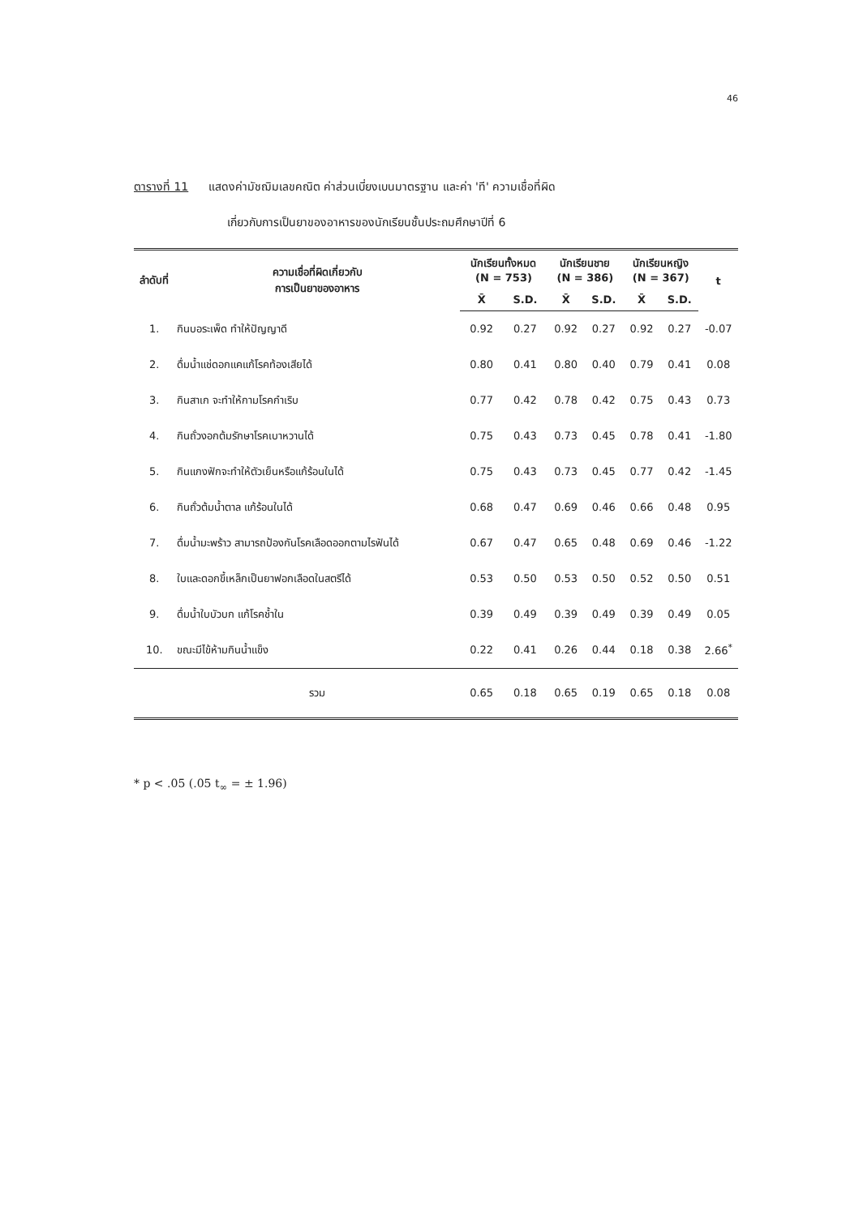46
ตารางที่ 11 แสดงค่ามัชฌิมเลขคณิต ค่าส่วนเบี่ยงเบนมาตรฐาน และค่า 'ที' ความเชื่อที่ผิด
เกี่ยวกับการเป็นยาของอาหารของนักเรียนชั้นประถมศึกษาปีที่ 6
| ลำดับที่ | ความเชื่อที่ผิดเกี่ยวกับ การเป็นยาของอาหาร | นักเรียนทั้งหมด (N = 753) | | นักเรียนชาย (N = 386) | | นักเรียนหญิง (N = 367) | | t |
| --- | --- | --- | --- | --- | --- | --- | --- | --- |
| | | X̄ | S.D. | X̄ | S.D. | X̄ | S.D. | |
| 1. | กินบอระเพ็ด ทำให้ปัญญาดี | 0.92 | 0.27 | 0.92 | 0.27 | 0.92 | 0.27 | -0.07 |
| 2. | ดื่มน้ำแช่ดอกแคแก้โรคท้องเสียได้ | 0.80 | 0.41 | 0.80 | 0.40 | 0.79 | 0.41 | 0.08 |
| 3. | กินสาเก จะทำให้กามโรคกำเริบ | 0.77 | 0.42 | 0.78 | 0.42 | 0.75 | 0.43 | 0.73 |
| 4. | กินถั่วงอกต้มรักษาโรคเบาหวานได้ | 0.75 | 0.43 | 0.73 | 0.45 | 0.78 | 0.41 | -1.80 |
| 5. | กินแกงฟักจะทำให้ตัวเย็นหรือแก้ร้อนในได้ | 0.75 | 0.43 | 0.73 | 0.45 | 0.77 | 0.42 | -1.45 |
| 6. | กินถั่วต้มน้ำตาล แก้ร้อนในได้ | 0.68 | 0.47 | 0.69 | 0.46 | 0.66 | 0.48 | 0.95 |
| 7. | ดื่มน้ำมะพร้าว สามารถป้องกันโรคเลือดออกตามไรฟันได้ | 0.67 | 0.47 | 0.65 | 0.48 | 0.69 | 0.46 | -1.22 |
| 8. | ใบและดอกขี้เหล็กเป็นยาฟอกเลือดในสตรีได้ | 0.53 | 0.50 | 0.53 | 0.50 | 0.52 | 0.50 | 0.51 |
| 9. | ดื่มน้ำใบบัวบก แก้โรคช้ำใน | 0.39 | 0.49 | 0.39 | 0.49 | 0.39 | 0.49 | 0.05 |
| 10. | ขณะมีไข้ห้ามกินน้ำแข็ง | 0.22 | 0.41 | 0.26 | 0.44 | 0.18 | 0.38 | 2.66<sup>*</sup> |
| | รวม | 0.65 | 0.18 | 0.65 | 0.19 | 0.65 | 0.18 | 0.08 |
* p < .05 (.05 t<sub>∞</sub> = ± 1.96)